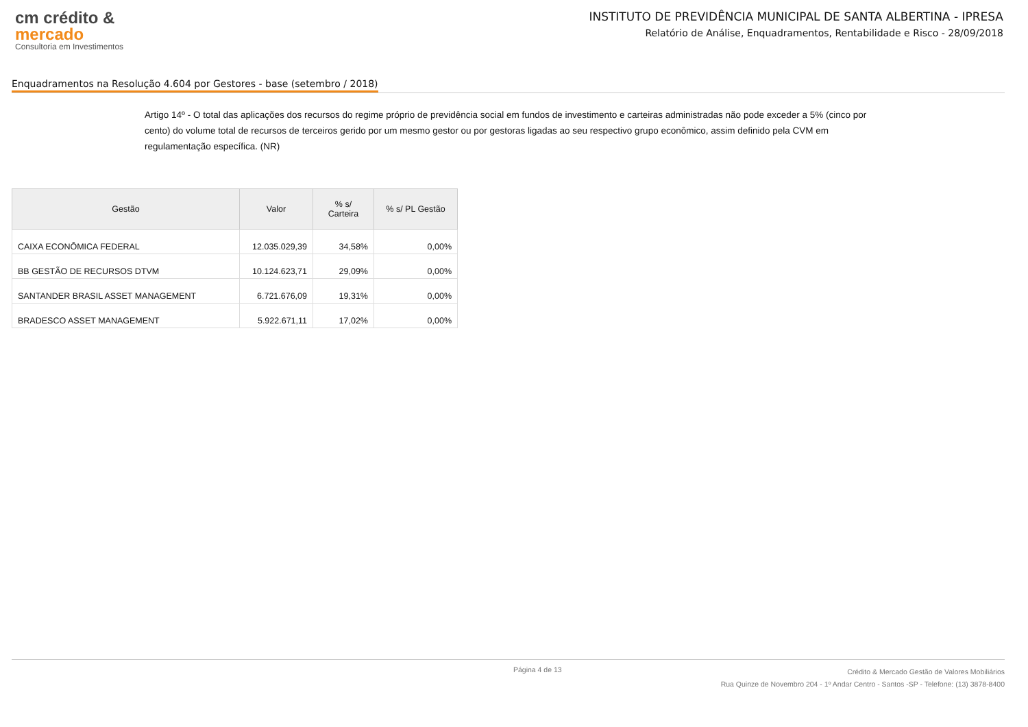cm crédito &
mercado
Consultoria em Investimentos
INSTITUTO DE PREVIDÊNCIA MUNICIPAL DE SANTA ALBERTINA - IPRESA
Relatório de Análise, Enquadramentos, Rentabilidade e Risco - 28/09/2018
Enquadramentos na Resolução 4.604 por Gestores - base (setembro / 2018)
Artigo 14º - O total das aplicações dos recursos do regime próprio de previdência social em fundos de investimento e carteiras administradas não pode exceder a 5% (cinco por cento) do volume total de recursos de terceiros gerido por um mesmo gestor ou por gestoras ligadas ao seu respectivo grupo econômico, assim definido pela CVM em regulamentação específica. (NR)
| Gestão | Valor | % s/ Carteira | % s/ PL Gestão |
| --- | --- | --- | --- |
| CAIXA ECONÔMICA FEDERAL | 12.035.029,39 | 34,58% | 0,00% |
| BB GESTÃO DE RECURSOS DTVM | 10.124.623,71 | 29,09% | 0,00% |
| SANTANDER BRASIL ASSET MANAGEMENT | 6.721.676,09 | 19,31% | 0,00% |
| BRADESCO ASSET MANAGEMENT | 5.922.671,11 | 17,02% | 0,00% |
Página 4 de 13
Crédito & Mercado Gestão de Valores Mobiliários
Rua Quinze de Novembro 204 - 1º Andar Centro - Santos -SP - Telefone: (13) 3878-8400